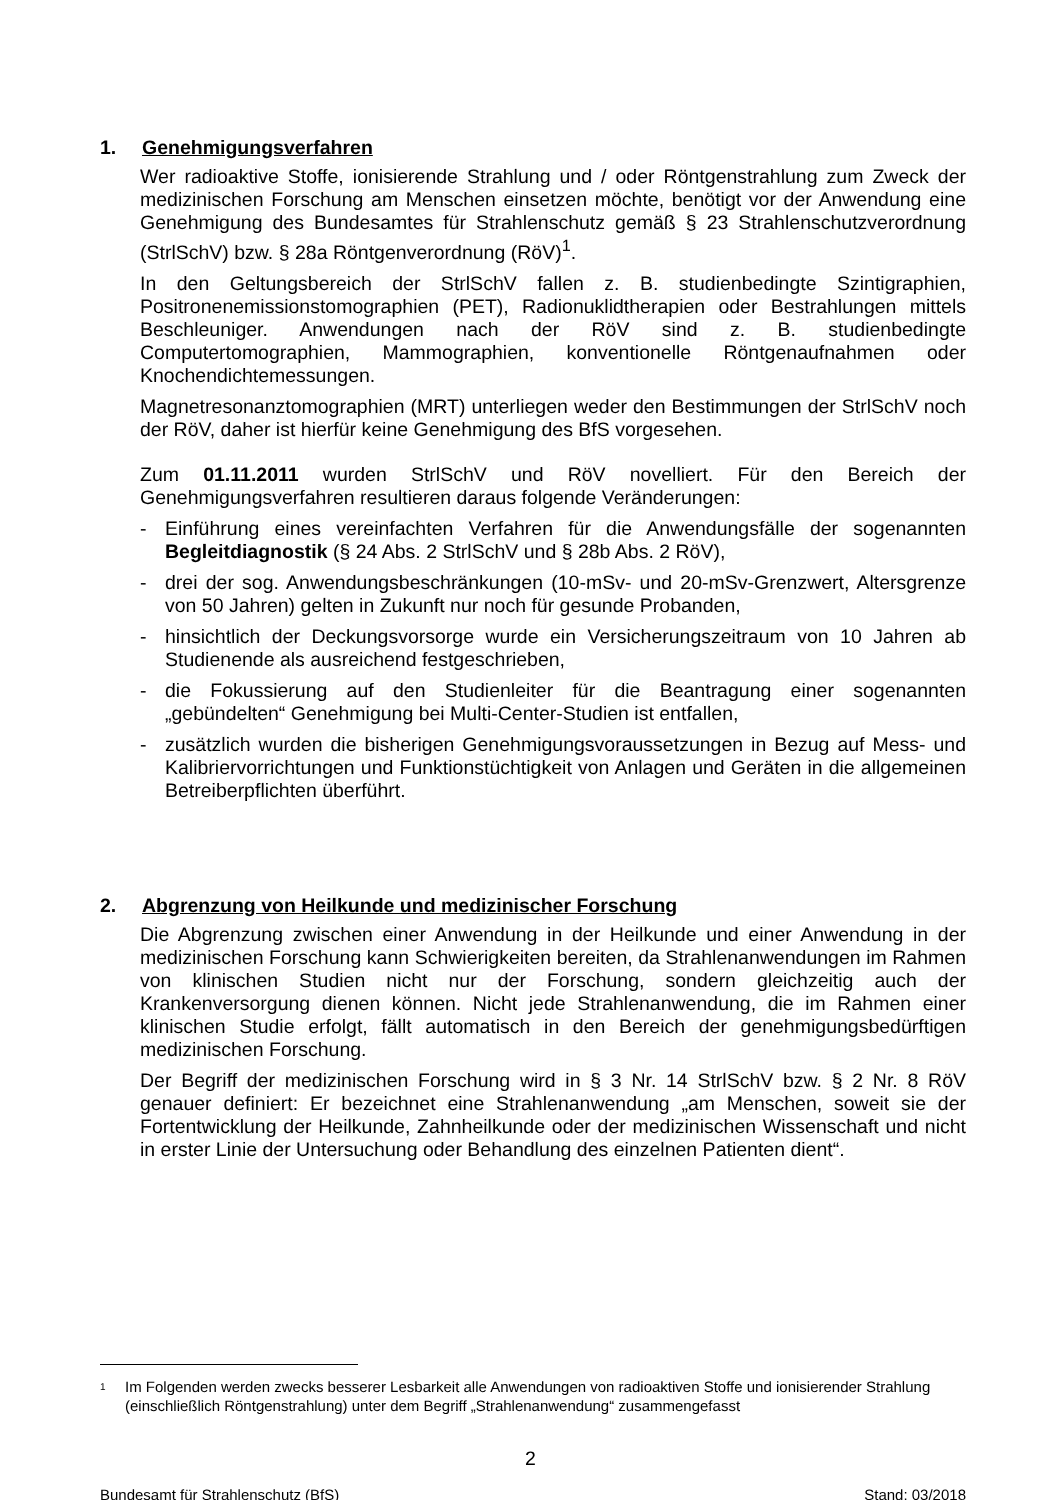1. Genehmigungsverfahren
Wer radioaktive Stoffe, ionisierende Strahlung und / oder Röntgenstrahlung zum Zweck der medizinischen Forschung am Menschen einsetzen möchte, benötigt vor der Anwendung eine Genehmigung des Bundesamtes für Strahlenschutz gemäß § 23 Strahlenschutzverordnung (StrlSchV) bzw. § 28a Röntgenverordnung (RöV)<sup>1</sup>.
In den Geltungsbereich der StrlSchV fallen z. B. studienbedingte Szintigraphien, Positronenemissionstomographien (PET), Radionuklidtherapien oder Bestrahlungen mittels Beschleuniger. Anwendungen nach der RöV sind z. B. studienbedingte Computertomographien, Mammographien, konventionelle Röntgenaufnahmen oder Knochendichtemessungen.
Magnetresonanztomographien (MRT) unterliegen weder den Bestimmungen der StrlSchV noch der RöV, daher ist hierfür keine Genehmigung des BfS vorgesehen.
Zum 01.11.2011 wurden StrlSchV und RöV novelliert. Für den Bereich der Genehmigungsverfahren resultieren daraus folgende Veränderungen:
- Einführung eines vereinfachten Verfahren für die Anwendungsfälle der sogenannten Begleitdiagnostik (§ 24 Abs. 2 StrlSchV und § 28b Abs. 2 RöV),
- drei der sog. Anwendungsbeschränkungen (10-mSv- und 20-mSv-Grenzwert, Altersgrenze von 50 Jahren) gelten in Zukunft nur noch für gesunde Probanden,
- hinsichtlich der Deckungsvorsorge wurde ein Versicherungszeitraum von 10 Jahren ab Studienende als ausreichend festgeschrieben,
- die Fokussierung auf den Studienleiter für die Beantragung einer sogenannten „gebündelten“ Genehmigung bei Multi-Center-Studien ist entfallen,
- zusätzlich wurden die bisherigen Genehmigungsvoraussetzungen in Bezug auf Mess- und Kalibriervorrichtungen und Funktionstüchtigkeit von Anlagen und Geräten in die allgemeinen Betreiberpflichten überführt.
2. Abgrenzung von Heilkunde und medizinischer Forschung
Die Abgrenzung zwischen einer Anwendung in der Heilkunde und einer Anwendung in der medizinischen Forschung kann Schwierigkeiten bereiten, da Strahlenanwendungen im Rahmen von klinischen Studien nicht nur der Forschung, sondern gleichzeitig auch der Krankenversorgung dienen können. Nicht jede Strahlenanwendung, die im Rahmen einer klinischen Studie erfolgt, fällt automatisch in den Bereich der genehmigungsbedürftigen medizinischen Forschung.
Der Begriff der medizinischen Forschung wird in § 3 Nr. 14 StrlSchV bzw. § 2 Nr. 8 RöV genauer definiert: Er bezeichnet eine Strahlenanwendung „am Menschen, soweit sie der Fortentwicklung der Heilkunde, Zahnheilkunde oder der medizinischen Wissenschaft und nicht in erster Linie der Untersuchung oder Behandlung des einzelnen Patienten dient“.
<sup>1</sup> Im Folgenden werden zwecks besserer Lesbarkeit alle Anwendungen von radioaktiven Stoffe und ionisierender Strahlung (einschließlich Röntgenstrahlung) unter dem Begriff „Strahlenanwendung“ zusammengefasst
2
Bundesamt für Strahlenschutz (BfS) Stand: 03/2018